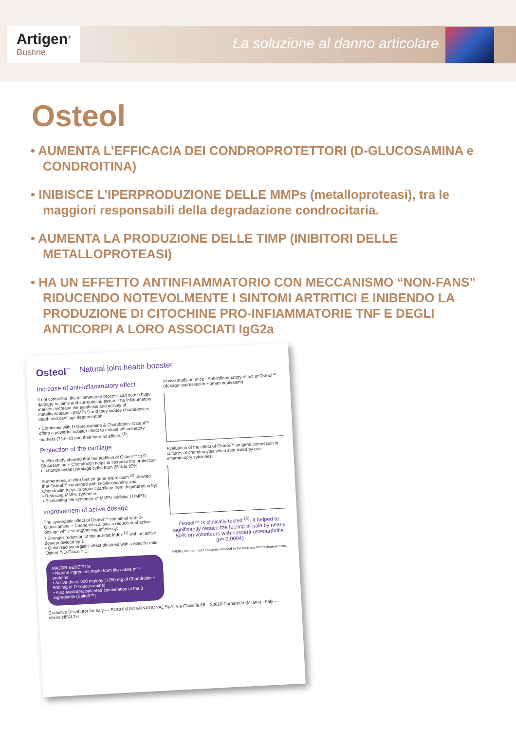Artigen<sup>®</sup>
Bustine
La soluzione al danno articolare
Osteol
• AUMENTA L’EFFICACIA DEI CONDROPROTETTORI (D-GLUCOSAMINA e CONDROITINA)
• INIBISCE L’IPERPRODUZIONE DELLE MMPs (metalloproteasi), tra le maggiori responsabili della degradazione condrocitaria.
• AUMENTA LA PRODUZIONE DELLE TIMP (INIBITORI DELLE METALLOPROTEASI)
• HA UN EFFETTO ANTINFIAMMATORIO CON MECCANISMO “NON-FANS” RIDUCENDO NOTEVOLMENTE I SINTOMI ARTRITICI E INIBENDO LA PRODUZIONE DI CITOCHINE PRO-INFIAMMATORIE TNF E DEGLI ANTICORPI A LORO ASSOCIATI IgG2a
Osteol<sup>™</sup>
Natural joint health booster
Increase of anti-inflammatory effect
If not controlled, the inflammatory process can cause huge damage to joints and surrounding tissue. The inflammatory markers increase the synthesis and activity of metalloproteases (MMPs*) and they induce chondrocytes death and cartilage degeneration.
• Combined with D-Glucosamine & Chondroitin, Osteol™ offers a powerful booster effect to reduce inflammatory markers (TNF- α) and their harmful effects <sup>(1)</sup>.
Protection of the cartilage
In vitro study showed that the addition of Osteol™ to D-Glucosamine + Chondroitin helps to increase the protection of chondrocytes (cartilage cells) from 25% to 95%.
Furthermore, in vitro test on gene expression <sup>(2)</sup> showed that Osteol™ combined with D-Glucosamine and Chondroitin helps to protect cartilage from degeneration by:
• Reducing MMPs synthesis
• Stimulating the synthesis of MMPs inhibitor (TIMP3)
Improvement of active dosage
The synergistic effect of Osteol™ combined with D-Glucosamine + Chondroitin allows a reduction of active dosage while strengthening efficiency:
• Stronger reduction of the arthritic index <sup>(1)</sup> with an active dosage divided by 2
• Optimized synergistic effect obtained with a specific ratio Osteol™/D-Gluco = 1
MAJOR BENEFITS:
• Natural ingredient made from bio-active milk proteins
• Active dose: 500 mg/day (+250 mg of Chondroitin + 500 mg of D-Glucosamine)
• Also available: patented combination of the 3 ingredients (Salto3™)
In vivo study on mice - Anti-inflammatory effect of Osteol™ (dosage expressed in Human equivalent)
Evaluation of the effect of Osteol™ on gene expression in cultures of chondrocytes when stimulated by pro-inflammatory cytokines.
Osteol™ is clinically tested <sup>(3)</sup>: It helped to significantly reduce the feeling of pain by nearly 50% on volunteers with nascent osteoarthritis (p= 0.0094)
*MMPs are the major enzymes involved in the cartilage matrix degeneration.
Exclusive Distributor for Italy — SOCHIM INTERNATIONAL SpA, Via Ghisolfa 86 – 20010 Cornaredo (Milano) - Italy — nexira HEALTH